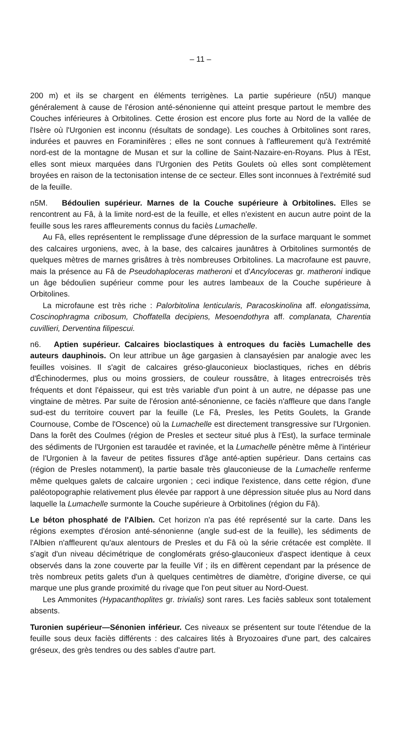– 11 –
200 m) et ils se chargent en éléments terrigènes. La partie supérieure (n5U) manque généralement à cause de l'érosion anté-sénonienne qui atteint presque partout le membre des Couches inférieures à Orbitolines. Cette érosion est encore plus forte au Nord de la vallée de l'Isère où l'Urgonien est inconnu (résultats de sondage). Les couches à Orbitolines sont rares, indurées et pauvres en Foraminifères ; elles ne sont connues à l'affleurement qu'à l'extrémité nord-est de la montagne de Musan et sur la colline de Saint-Nazaire-en-Royans. Plus à l'Est, elles sont mieux marquées dans l'Urgonien des Petits Goulets où elles sont complètement broyées en raison de la tectonisation intense de ce secteur. Elles sont inconnues à l'extrémité sud de la feuille.
n5M. Bédoulien supérieur. Marnes de la Couche supérieure à Orbitolines. Elles se rencontrent au Fâ, à la limite nord-est de la feuille, et elles n'existent en aucun autre point de la feuille sous les rares affleurements connus du faciès Lumachelle.
Au Fâ, elles représentent le remplissage d'une dépression de la surface marquant le sommet des calcaires urgoniens, avec, à la base, des calcaires jaunâtres à Orbitolines surmontés de quelques mètres de marnes grisâtres à très nombreuses Orbitolines. La macrofaune est pauvre, mais la présence au Fâ de Pseudohaploceras matheroni et d'Ancyloceras gr. matheroni indique un âge bédoulien supérieur comme pour les autres lambeaux de la Couche supérieure à Orbitolines.
La microfaune est très riche : Palorbitolina lenticularis, Paracoskinolina aff. elongatissima, Coscinophragma cribosum, Choffatella decipiens, Mesoendothyra aff. complanata, Charentia cuvillieri, Derventina filipescui.
n6. Aptien supérieur. Calcaires bioclastiques à entroques du faciès Lumachelle des auteurs dauphinois. On leur attribue un âge gargasien à clansayésien par analogie avec les feuilles voisines. Il s'agit de calcaires gréso-glauconieux bioclastiques, riches en débris d'Échinodermes, plus ou moins grossiers, de couleur roussâtre, à litages entrecroisés très fréquents et dont l'épaisseur, qui est très variable d'un point à un autre, ne dépasse pas une vingtaine de mètres. Par suite de l'érosion anté-sénonienne, ce faciès n'affleure que dans l'angle sud-est du territoire couvert par la feuille (Le Fâ, Presles, les Petits Goulets, la Grande Cournouse, Combe de l'Oscence) où la Lumachelle est directement transgressive sur l'Urgonien. Dans la forêt des Coulmes (région de Presles et secteur situé plus à l'Est), la surface terminale des sédiments de l'Urgonien est taraudée et ravinée, et la Lumachelle pénètre même à l'intérieur de l'Urgonien à la faveur de petites fissures d'âge anté-aptien supérieur. Dans certains cas (région de Presles notamment), la partie basale très glauconieuse de la Lumachelle renferme même quelques galets de calcaire urgonien ; ceci indique l'existence, dans cette région, d'une paléotopographie relativement plus élevée par rapport à une dépression située plus au Nord dans laquelle la Lumachelle surmonte la Couche supérieure à Orbitolines (région du Fâ).
Le béton phosphaté de l'Albien. Cet horizon n'a pas été représenté sur la carte. Dans les régions exemptes d'érosion anté-sénonienne (angle sud-est de la feuille), les sédiments de l'Albien n'affleurent qu'aux alentours de Presles et du Fâ où la série crétacée est complète. Il s'agit d'un niveau décimétrique de conglomérats gréso-glauconieux d'aspect identique à ceux observés dans la zone couverte par la feuille Vif ; ils en diffèrent cependant par la présence de très nombreux petits galets d'un à quelques centimètres de diamètre, d'origine diverse, ce qui marque une plus grande proximité du rivage que l'on peut situer au Nord-Ouest.
Les Ammonites (Hypacanthoplites gr. trivialis) sont rares. Les faciès sableux sont totalement absents.
Turonien supérieur—Sénonien inférieur. Ces niveaux se présentent sur toute l'étendue de la feuille sous deux faciès différents : des calcaires lités à Bryozoaires d'une part, des calcaires gréseux, des grès tendres ou des sables d'autre part.